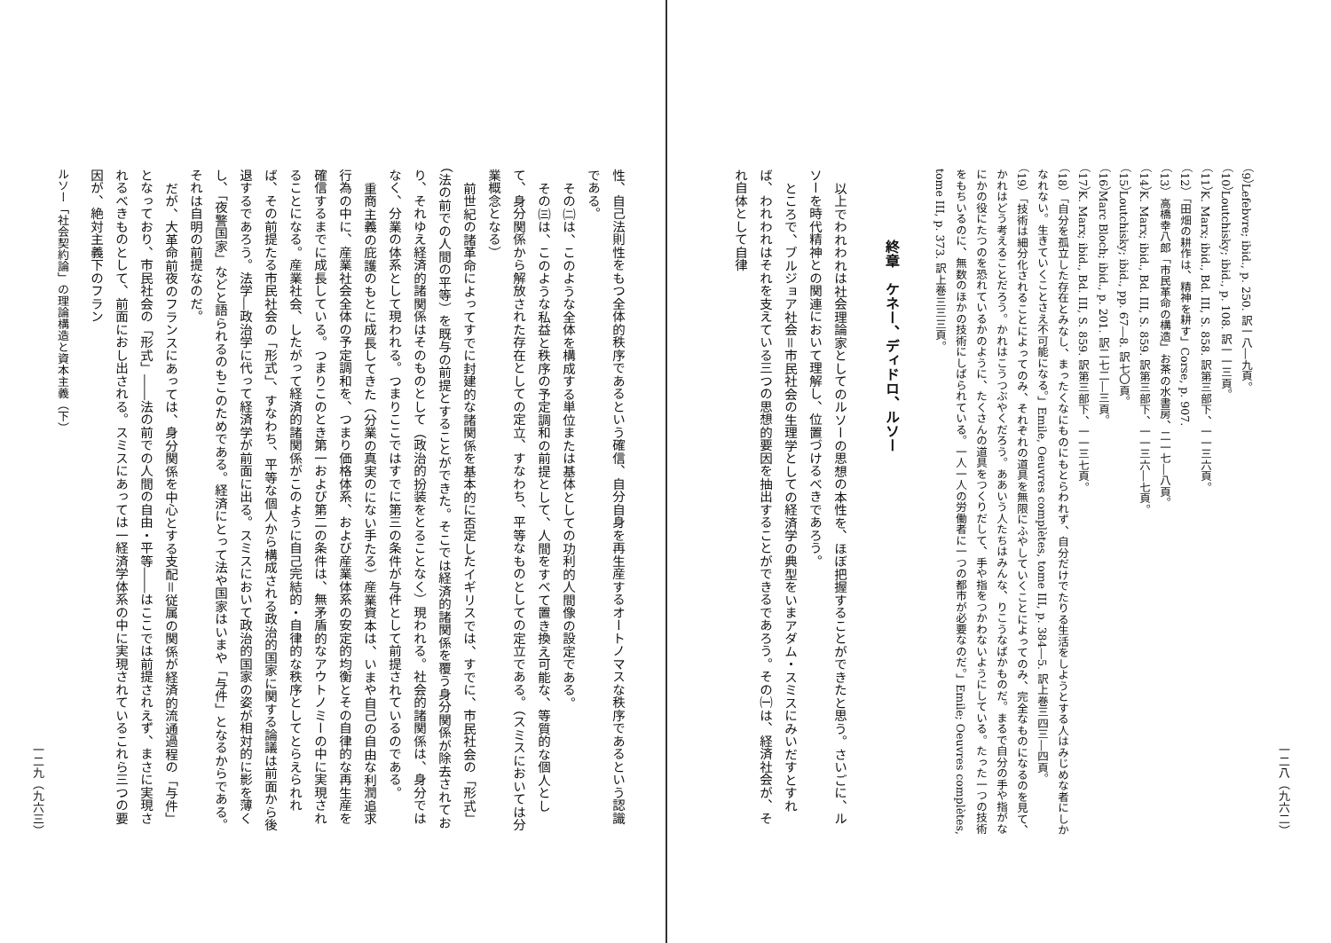一二八（九六二）
（9）Lefebvre; ibid., p. 250. 訳一八―九頁。
（10）Loutchisky; ibid., p. 108. 訳一一三頁。
（11）K. Marx; ibid., Bd. III, S. 858. 訳第三部下、一一三六頁。
（12）「田畑の耕作は、精神を耕す」Corse, p. 907.
（13）高橋幸八郎「市民革命の構造」お茶の水書房、二一七―八頁。
（14）K. Marx; ibid., Bd. III, S. 859. 訳第三部下、一一三六―七頁。
（15）Loutchisky; ibid., pp. 67―8. 訳七〇頁。
（16）Marc Bloch; ibid., p. 201. 訳二七二―三頁。
（17）K. Marx; ibid., Bd. III, S. 859. 訳第三部下、一一三七頁。
（18）「自分を孤立した存在とみなし、まったくなにものにもとらわれず、自分だけでたりる生活をしようとする人はみじめな者にしかなれない。生きていくことさえ不可能になる。」Emile, Oeuvres complètes, tome III, p. 384―5. 訳上巻三四三―四頁。
（19）「技術は細分化されることによってのみ、それぞれの道具を無限にふやしていくことによってのみ、完全なものになるのを見て、かれはどう考えることだろう。かれはこうつぶやくだろう。ああいう人たちはみんな、りこうなばかものだ。まるで自分の手や指がなにかの役にたつのを恐れているかのように、たくさんの道具をつくりだして、手や指をつかわないようにしている。たった一つの技術をもちいるのに、無数のほかの技術にしばられている。一人一人の労働者に一つの都市が必要なのだ。」Emile; Oeuvres complètes, tome III, p. 373. 訳上巻三三三頁。
終章　ケネー、ディドロ、ルソー
以上でわれわれは社会理論家としてのルソーの思想の本性を、ほぼ把握することができたと思う。さいごに、ルソーを時代精神との関連において理解し、位置づけるべきであろう。
ところで、ブルジョア社会＝市民社会の生理学としての経済学の典型をいまアダム・スミスにみいだすとすれば、われわれはそれを支えている三つの思想的要因を抽出することができるであろう。その㈠は、経済社会が、それ自体として自律
性、自己法則性をもつ全体的秩序であるという確信、自分自身を再生産するオートノマスな秩序であるという認識である。
その㈡は、このような全体を構成する単位または基体としての功利的人間像の設定である。
その㈢は、このような私益と秩序の予定調和の前提として、人間をすべて置き換え可能な、等質的な個人として、身分関係から解放された存在としての定立、すなわち、平等なものとしての定立である。（スミスにおいては分業概念となる）
前世紀の諸革命によってすでに封建的な諸関係を基本的に否定したイギリスでは、すでに、市民社会の「形式」（法の前での人間の平等）を既与の前提とすることができた。そこでは経済的諸関係を覆う身分関係が除去されており、それゆえ経済的諸関係はそのものとして（政治的扮装をとることなく）現われる。社会的諸関係は、身分ではなく、分業の体系として現われる。つまりここではすでに第三の条件が与件として前提されているのである。
重商主義の庇護のもとに成長してきた（分業の真実のにない手たる）産業資本は、いまや自己の自由な利潤追求行為の中に、産業社会全体の予定調和を、つまり価格体系、および産業体系の安定的均衡とその自律的な再生産を確信するまでに成長している。つまりこのとき第一および第二の条件は、無矛盾的なアウトノミーの中に実現されることになる。産業社会、したがって経済的諸関係がこのように自己完結的・自律的な秩序としてとらえられれば、その前提たる市民社会の「形式」、すなわち、平等な個人から構成される政治的国家に関する論議は前面から後退するであろう。法学―政治学に代って経済学が前面に出る。スミスにおいて政治的国家の姿が相対的に影を薄くし、「夜警国家」などと語られるのもこのためである。経済にとって法や国家はいまや「与件」となるからである。それは自明の前提なのだ。
だが、大革命前夜のフランスにあっては、身分関係を中心とする支配＝従属の関係が経済的流通過程の「与件」となっており、市民社会の「形式」――法の前での人間の自由・平等――はここでは前提されえず、まさに実現されるべきものとして、前面におし出される。スミスにあっては一経済学体系の中に実現されているこれら三つの要因が、絶対主義下のフラン
ルソー「社会契約論」の理論構造と資本主義（下）
一二九（九六三）